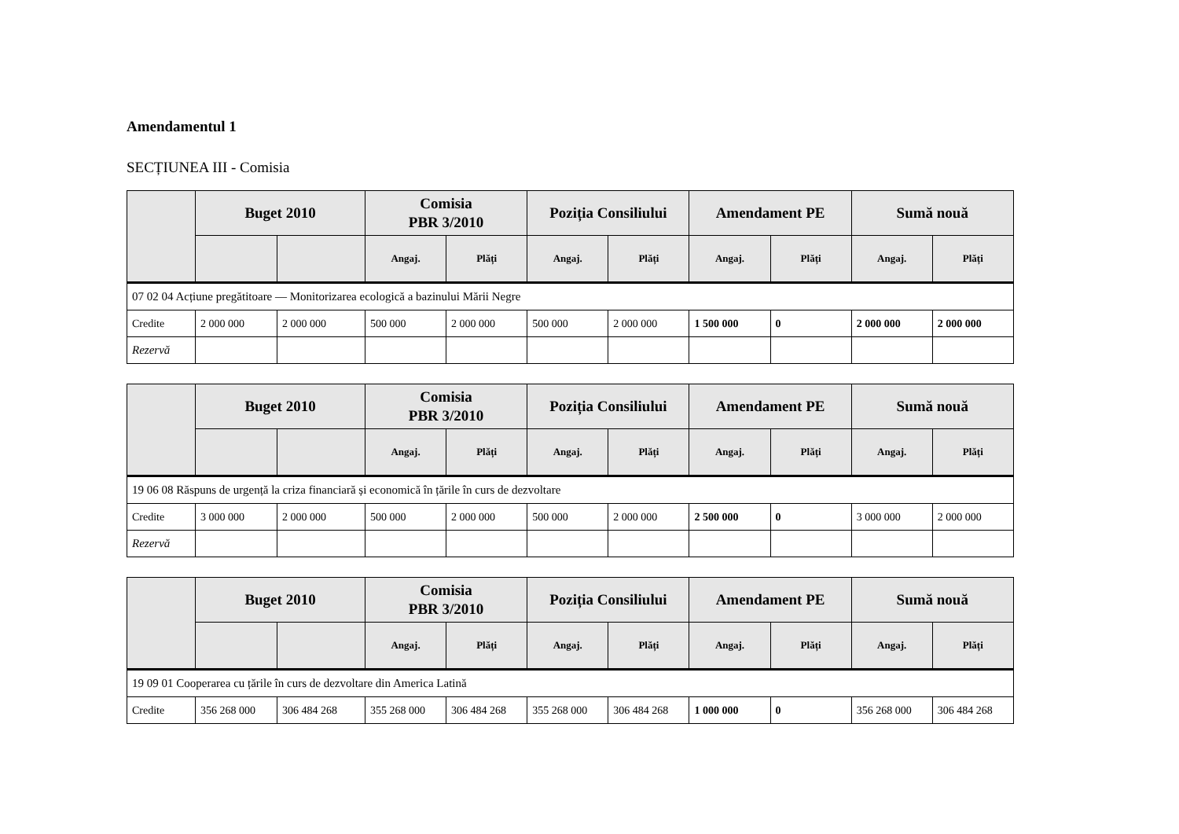Amendamentul 1
SECȚIUNEA III - Comisia
| | Buget 2010 | | Comisia PBR 3/2010 | | Poziția Consiliului | | Amendament PE | | Sumă nouă | |
| --- | --- | --- | --- | --- | --- | --- | --- | --- | --- | --- |
| | | | Angaj. | Plăți | Angaj. | Plăți | Angaj. | Plăți | Angaj. | Plăți |
| 07 02 04 Acțiune pregătitoare — Monitorizarea ecologică a bazinului Mării Negre | | | | | | | | | | |
| Credite | 2 000 000 | 2 000 000 | 500 000 | 2 000 000 | 500 000 | 2 000 000 | 1 500 000 | 0 | 2 000 000 | 2 000 000 |
| Rezervă | | | | | | | | | | |
| | Buget 2010 | | Comisia PBR 3/2010 | | Poziția Consiliului | | Amendament PE | | Sumă nouă | |
| --- | --- | --- | --- | --- | --- | --- | --- | --- | --- | --- |
| | | | Angaj. | Plăți | Angaj. | Plăți | Angaj. | Plăți | Angaj. | Plăți |
| 19 06 08 Răspuns de urgență la criza financiară și economică în țările în curs de dezvoltare | | | | | | | | | | |
| Credite | 3 000 000 | 2 000 000 | 500 000 | 2 000 000 | 500 000 | 2 000 000 | 2 500 000 | 0 | 3 000 000 | 2 000 000 |
| Rezervă | | | | | | | | | | |
| | Buget 2010 | | Comisia PBR 3/2010 | | Poziția Consiliului | | Amendament PE | | Sumă nouă | |
| --- | --- | --- | --- | --- | --- | --- | --- | --- | --- | --- |
| | | | Angaj. | Plăți | Angaj. | Plăți | Angaj. | Plăți | Angaj. | Plăți |
| 19 09 01 Cooperarea cu țările în curs de dezvoltare din America Latină | | | | | | | | | | |
| Credite | 356 268 000 | 306 484 268 | 355 268 000 | 306 484 268 | 355 268 000 | 306 484 268 | 1 000 000 | 0 | 356 268 000 | 306 484 268 |